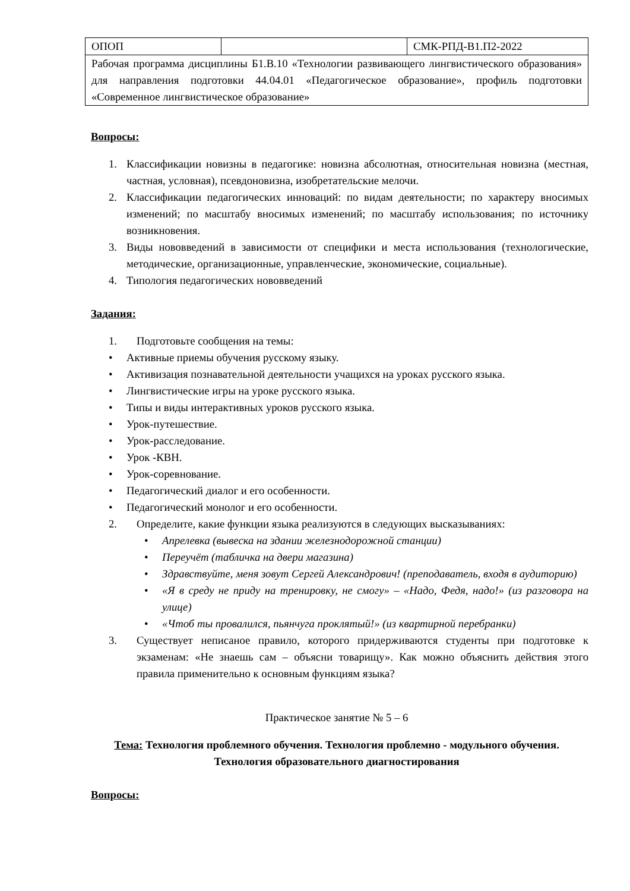| ОПОП | | СМК-РПД-В1.П2-2022 |
| Рабочая программа дисциплины Б1.В.10 «Технологии развивающего лингвистического образования» для направления подготовки 44.04.01 «Педагогическое образование», профиль подготовки «Современное лингвистическое образование» | | |
Вопросы:
1. Классификации новизны в педагогике: новизна абсолютная, относительная новизна (местная, частная, условная), псевдоновизна, изобретательские мелочи.
2. Классификации педагогических инноваций: по видам деятельности; по характеру вносимых изменений; по масштабу вносимых изменений; по масштабу использования; по источнику возникновения.
3. Виды нововведений в зависимости от специфики и места использования (технологические, методические, организационные, управленческие, экономические, социальные).
4. Типология педагогических нововведений
Задания:
1. Подготовьте сообщения на темы:
• Активные приемы обучения русскому языку.
• Активизация познавательной деятельности учащихся на уроках русского языка.
• Лингвистические игры на уроке русского языка.
• Типы и виды интерактивных уроков русского языка.
• Урок-путешествие.
• Урок-расследование.
• Урок -КВН.
• Урок-соревнование.
• Педагогический диалог и его особенности.
• Педагогический монолог и его особенности.
2. Определите, какие функции языка реализуются в следующих высказываниях:
• Апрелевка (вывеска на здании железнодорожной станции)
• Переучёт (табличка на двери магазина)
• Здравствуйте, меня зовут Сергей Александрович! (преподаватель, входя в аудиторию)
• «Я в среду не приду на тренировку, не смогу» – «Надо, Федя, надо!» (из разговора на улице)
• «Чтоб ты провалился, пьянчуга проклятый!» (из квартирной перебранки)
3. Существует неписаное правило, которого придерживаются студенты при подготовке к экзаменам: «Не знаешь сам – объясни товарищу». Как можно объяснить действия этого правила применительно к основным функциям языка?
Практическое занятие № 5 – 6
Тема: Технология проблемного обучения. Технология проблемно - модульного обучения. Технология образовательного диагностирования
Вопросы: